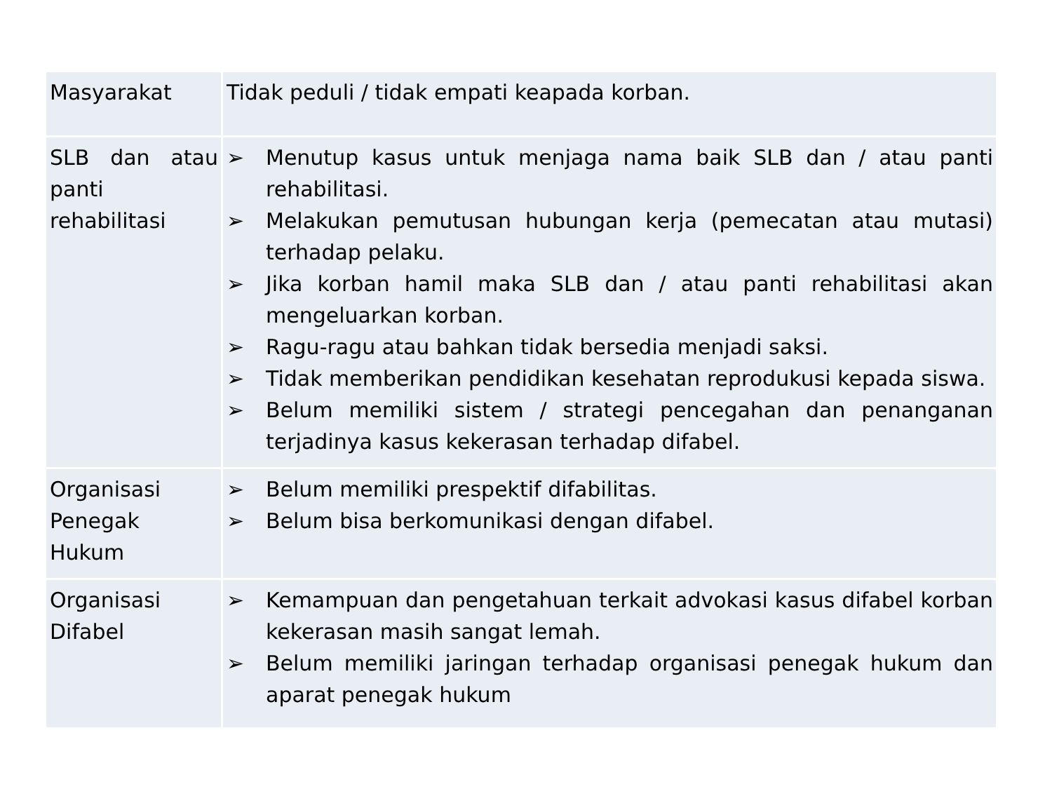| Masyarakat | Tidak peduli / tidak empati keapada korban. |
| SLB dan atau panti rehabilitasi | ➢ Menutup kasus untuk menjaga nama baik SLB dan / atau panti rehabilitasi. ➢ Melakukan pemutusan hubungan kerja (pemecatan atau mutasi) terhadap pelaku. ➢ Jika korban hamil maka SLB dan / atau panti rehabilitasi akan mengeluarkan korban. ➢ Ragu-ragu atau bahkan tidak bersedia menjadi saksi. ➢ Tidak memberikan pendidikan kesehatan reprodukusi kepada siswa. ➢ Belum memiliki sistem / strategi pencegahan dan penanganan terjadinya kasus kekerasan terhadap difabel. |
| Organisasi Penegak Hukum | ➢ Belum memiliki prespektif difabilitas. ➢ Belum bisa berkomunikasi dengan difabel. |
| Organisasi Difabel | ➢ Kemampuan dan pengetahuan terkait advokasi kasus difabel korban kekerasan masih sangat lemah. ➢ Belum memiliki jaringan terhadap organisasi penegak hukum dan aparat penegak hukum |